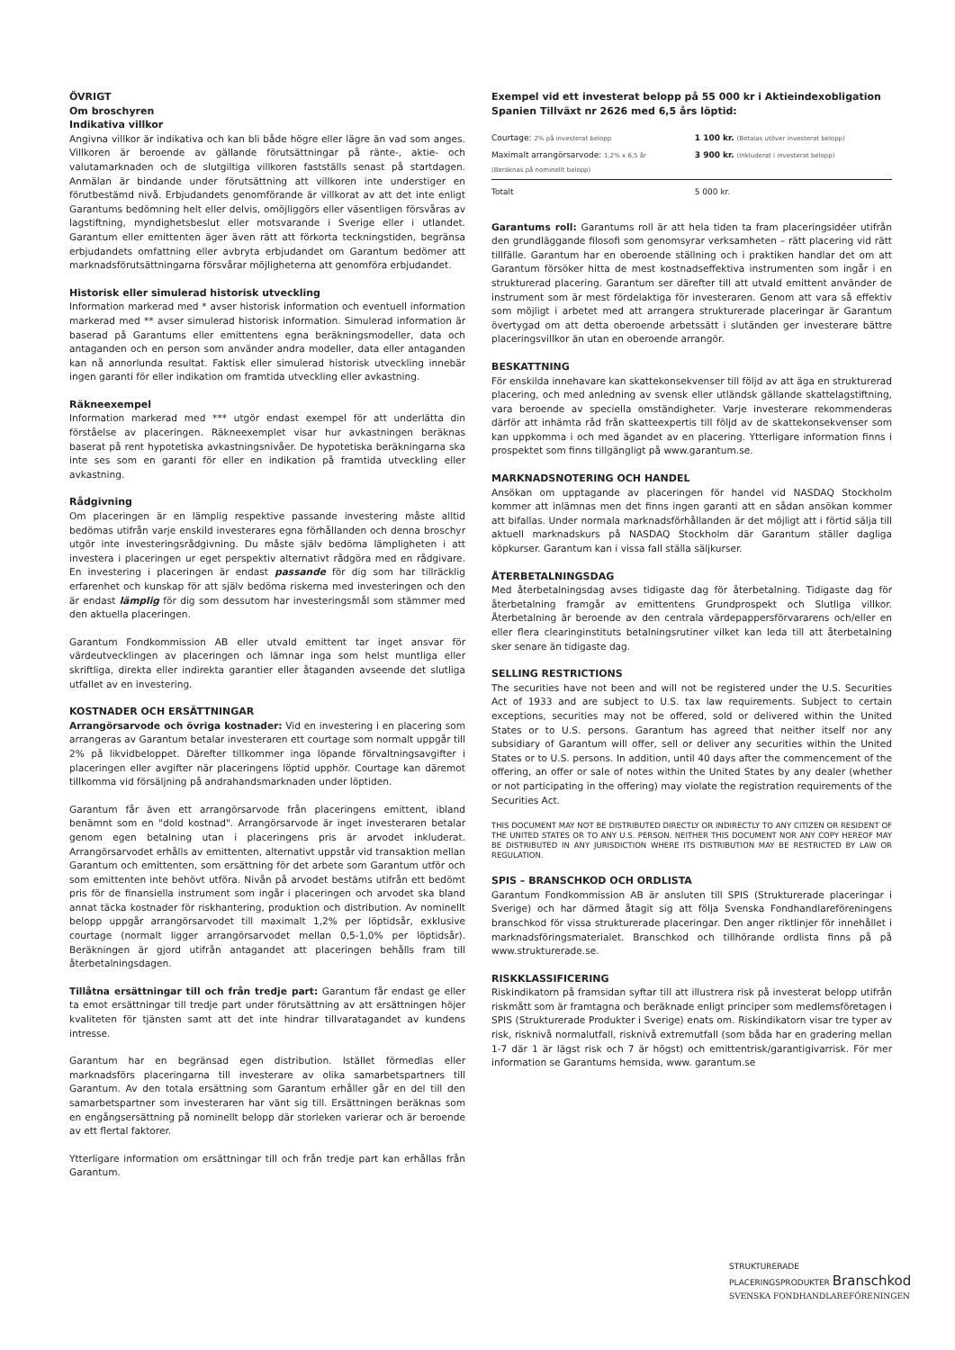ÖVRIGT
Om broschyren
Indikativa villkor
Angivna villkor är indikativa och kan bli både högre eller lägre än vad som anges. Villkoren är beroende av gällande förutsättningar på ränte-, aktie- och valutamarknaden och de slutgiltiga villkoren fastställs senast på startdagen. Anmälan är bindande under förutsättning att villkoren inte understiger en förutbestämd nivå. Erbjudandets genomförande är villkorat av att det inte enligt Garantums bedömning helt eller delvis, omöjliggörs eller väsentligen försvåras av lagstiftning, myndighetsbeslut eller motsvarande i Sverige eller i utlandet. Garantum eller emittenten äger även rätt att förkorta teckningstiden, begränsa erbjudandets omfattning eller avbryta erbjudandet om Garantum bedömer att marknadsförutsättningarna försvårar möjligheterna att genomföra erbjudandet.
Historisk eller simulerad historisk utveckling
Information markerad med * avser historisk information och eventuell information markerad med ** avser simulerad historisk information. Simulerad information är baserad på Garantums eller emittentens egna beräkningsmodeller, data och antaganden och en person som använder andra modeller, data eller antaganden kan nå annorlunda resultat. Faktisk eller simulerad historisk utveckling innebär ingen garanti för eller indikation om framtida utveckling eller avkastning.
Räkneexempel
Information markerad med *** utgör endast exempel för att underlätta din förståelse av placeringen. Räkneexemplet visar hur avkastningen beräknas baserat på rent hypotetiska avkastningsnivåer. De hypotetiska beräkningarna ska inte ses som en garanti för eller en indikation på framtida utveckling eller avkastning.
Rådgivning
Om placeringen är en lämplig respektive passande investering måste alltid bedömas utifrån varje enskild investerares egna förhållanden och denna broschyr utgör inte investeringsrådgivning. Du måste själv bedöma lämpligheten i att investera i placeringen ur eget perspektiv alternativt rådgöra med en rådgivare. En investering i placeringen är endast passande för dig som har tillräcklig erfarenhet och kunskap för att själv bedöma riskerna med investeringen och den är endast lämplig för dig som dessutom har investeringsmål som stämmer med den aktuella placeringen.
Garantum Fondkommission AB eller utvald emittent tar inget ansvar för värdeutvecklingen av placeringen och lämnar inga som helst muntliga eller skriftliga, direkta eller indirekta garantier eller åtaganden avseende det slutliga utfallet av en investering.
KOSTNADER OCH ERSÄTTNINGAR
Arrangörsarvode och övriga kostnader: Vid en investering i en placering som arrangeras av Garantum betalar investeraren ett courtage som normalt uppgår till 2% på likvidbeloppet. Därefter tillkommer inga löpande förvaltningsavgifter i placeringen eller avgifter när placeringens löptid upphör. Courtage kan däremot tillkomma vid försäljning på andrahandsmarknaden under löptiden.
Garantum får även ett arrangörsarvode från placeringens emittent, ibland benämnt som en "dold kostnad". Arrangörsarvode är inget investeraren betalar genom egen betalning utan i placeringens pris är arvodet inkluderat. Arrangörsarvodet erhålls av emittenten, alternativt uppstår vid transaktion mellan Garantum och emittenten, som ersättning för det arbete som Garantum utför och som emittenten inte behövt utföra. Nivån på arvodet bestäms utifrån ett bedömt pris för de finansiella instrument som ingår i placeringen och arvodet ska bland annat täcka kostnader för riskhantering, produktion och distribution. Av nominellt belopp uppgår arrangörsarvodet till maximalt 1,2% per löptidsår, exklusive courtage (normalt ligger arrangörsarvodet mellan 0,5-1,0% per löptidsår). Beräkningen är gjord utifrån antagandet att placeringen behålls fram till återbetalningsdagen.
Tillåtna ersättningar till och från tredje part: Garantum får endast ge eller ta emot ersättningar till tredje part under förutsättning av att ersättningen höjer kvaliteten för tjänsten samt att det inte hindrar tillvaratagandet av kundens intresse.
Garantum har en begränsad egen distribution. Istället förmedlas eller marknadsförs placeringarna till investerare av olika samarbetspartners till Garantum. Av den totala ersättning som Garantum erhåller går en del till den samarbetspartner som investeraren har vänt sig till. Ersättningen beräknas som en engångsersättning på nominellt belopp där storleken varierar och är beroende av ett flertal faktorer.
Ytterligare information om ersättningar till och från tredje part kan erhållas från Garantum.
Exempel vid ett investerat belopp på 55 000 kr i Aktieindexobligation Spanien Tillväxt nr 2626 med 6,5 års löptid:
| Courtage: 2% på investerat belopp | 1 100 kr. (Betalas utöver investerat belopp) |
| Maximalt arrangörsarvode: 1,2% x 6,5 år (Beräknas på nominellt belopp) | 3 900 kr. (Inkluderat i investerat belopp) |
| Totalt | 5 000 kr. |
Garantums roll: Garantums roll är att hela tiden ta fram placeringsidéer utifrån den grundläggande filosofi som genomsyrar verksamheten – rätt placering vid rätt tillfälle. Garantum har en oberoende ställning och i praktiken handlar det om att Garantum försöker hitta de mest kostnadseffektiva instrumenten som ingår i en strukturerad placering. Garantum ser därefter till att utvald emittent använder de instrument som är mest fördelaktiga för investeraren. Genom att vara så effektiv som möjligt i arbetet med att arrangera strukturerade placeringar är Garantum övertygad om att detta oberoende arbetssätt i slutänden ger investerare bättre placeringsvillkor än utan en oberoende arrangör.
BESKATTNING
För enskilda innehavare kan skattekonsekvenser till följd av att äga en strukturerad placering, och med anledning av svensk eller utländsk gällande skattelagstiftning, vara beroende av speciella omständigheter. Varje investerare rekommenderas därför att inhämta råd från skatteexpertis till följd av de skattekonsekvenser som kan uppkomma i och med ägandet av en placering. Ytterligare information finns i prospektet som finns tillgängligt på www.garantum.se.
MARKNADSNOTERING OCH HANDEL
Ansökan om upptagande av placeringen för handel vid NASDAQ Stockholm kommer att inlämnas men det finns ingen garanti att en sådan ansökan kommer att bifallas. Under normala marknadsförhållanden är det möjligt att i förtid sälja till aktuell marknadskurs på NASDAQ Stockholm där Garantum ställer dagliga köpkurser. Garantum kan i vissa fall ställa säljkurser.
ÅTERBETALNINGSDAG
Med återbetalningsdag avses tidigaste dag för återbetalning. Tidigaste dag för återbetalning framgår av emittentens Grundprospekt och Slutliga villkor. Återbetalning är beroende av den centrala värdepappersförvararens och/eller en eller flera clearinginstituts betalningsrutiner vilket kan leda till att återbetalning sker senare än tidigaste dag.
SELLING RESTRICTIONS
The securities have not been and will not be registered under the U.S. Securities Act of 1933 and are subject to U.S. tax law requirements. Subject to certain exceptions, securities may not be offered, sold or delivered within the United States or to U.S. persons. Garantum has agreed that neither itself nor any subsidiary of Garantum will offer, sell or deliver any securities within the United States or to U.S. persons. In addition, until 40 days after the commencement of the offering, an offer or sale of notes within the United States by any dealer (whether or not participating in the offering) may violate the registration requirements of the Securities Act.
THIS DOCUMENT MAY NOT BE DISTRIBUTED DIRECTLY OR INDIRECTLY TO ANY CITIZEN OR RESIDENT OF THE UNITED STATES OR TO ANY U.S. PERSON. NEITHER THIS DOCUMENT NOR ANY COPY HEREOF MAY BE DISTRIBUTED IN ANY JURISDICTION WHERE ITS DISTRIBUTION MAY BE RESTRICTED BY LAW OR REGULATION.
SPIS – BRANSCHKOD OCH ORDLISTA
Garantum Fondkommission AB är ansluten till SPIS (Strukturerade placeringar i Sverige) och har därmed åtagit sig att följa Svenska Fondhandlareföreningens branschkod för vissa strukturerade placeringar. Den anger riktlinjer för innehållet i marknadsföringsmaterialet. Branschkod och tillhörande ordlista finns på på www.strukturerade.se.
RISKKLASSIFICERING
Riskindikatorn på framsidan syftar till att illustrera risk på investerat belopp utifrån riskmått som är framtagna och beräknade enligt principer som medlemsföretagen i SPIS (Strukturerade Produkter i Sverige) enats om. Riskindikatorn visar tre typer av risk, risknivå normalutfall, risknivå extremutfall (som båda har en gradering mellan 1-7 där 1 är lägst risk och 7 är högst) och emittentrisk/garantigivarrisk. För mer information se Garantums hemsida, www. garantum.se
STRUKTURERADE
PLACERINGSPRODUKTER Branschkod
SVENSKA FONDHANDLAREFÖRENINGEN